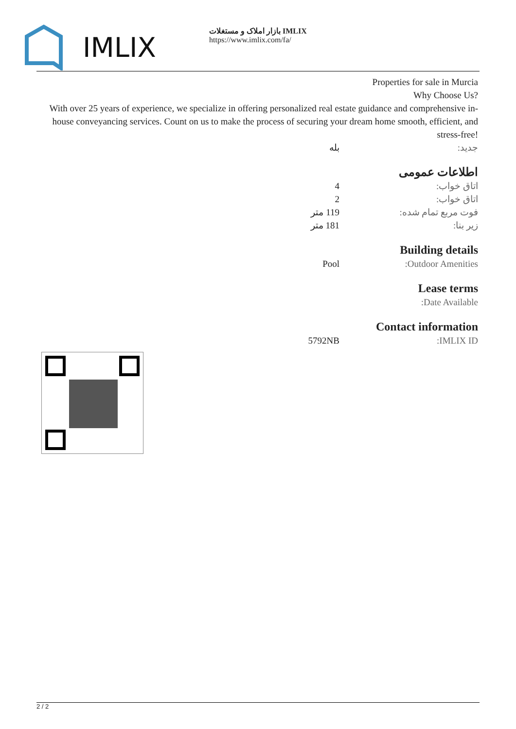IMLIX
بازار املاک و مستغلات IMLIX
https://www.imlix.com/fa/
Properties for sale in Murcia
Why Choose Us?
With over 25 years of experience, we specialize in offering personalized real estate guidance and comprehensive in-house conveyancing services. Count on us to make the process of securing your dream home smooth, efficient, and stress-free!
| جدید: | بله |
اطلاعات عمومی
| اتاق خواب: | 4 |
| اتاق خواب: | 2 |
| فوت مربع تمام شده: | 119 متر |
| زیر بنا: | 181 متر |
Building details
| Outdoor Amenities: | Pool |
Lease terms
| Date Available: | |
Contact information
| IMLIX ID: | 5792NB |
2 / 2